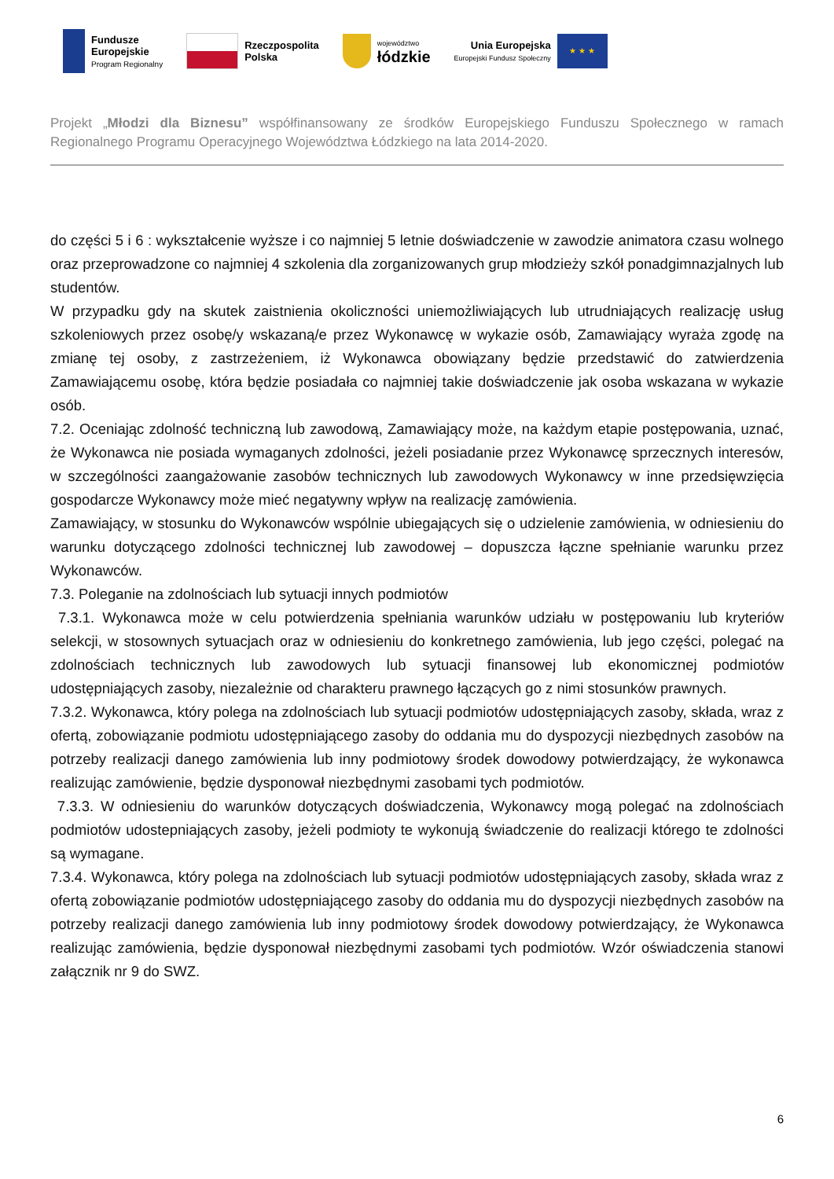Fundusze
Europejskie
Program Regionalny
Rzeczpospolita
Polska
województwo
łódzkie
Unia Europejska
Europejski Fundusz Społeczny
★ ★ ★
Projekt „Młodzi dla Biznesu” współfinansowany ze środków Europejskiego Funduszu Społecznego w ramach Regionalnego Programu Operacyjnego Województwa Łódzkiego na lata 2014-2020.
do części 5 i 6 : wykształcenie wyższe i co najmniej 5 letnie doświadczenie w zawodzie animatora czasu wolnego oraz przeprowadzone co najmniej 4 szkolenia dla zorganizowanych grup młodzieży szkół ponadgimnazjalnych lub studentów.
W przypadku gdy na skutek zaistnienia okoliczności uniemożliwiających lub utrudniających realizację usług szkoleniowych przez osobę/y wskazaną/e przez Wykonawcę w wykazie osób, Zamawiający wyraża zgodę na zmianę tej osoby, z zastrzeżeniem, iż Wykonawca obowiązany będzie przedstawić do zatwierdzenia Zamawiającemu osobę, która będzie posiadała co najmniej takie doświadczenie jak osoba wskazana w wykazie osób.
7.2. Oceniając zdolność techniczną lub zawodową, Zamawiający może, na każdym etapie postępowania, uznać, że Wykonawca nie posiada wymaganych zdolności, jeżeli posiadanie przez Wykonawcę sprzecznych interesów, w szczególności zaangażowanie zasobów technicznych lub zawodowych Wykonawcy w inne przedsięwzięcia gospodarcze Wykonawcy może mieć negatywny wpływ na realizację zamówienia.
Zamawiający, w stosunku do Wykonawców wspólnie ubiegających się o udzielenie zamówienia, w odniesieniu do warunku dotyczącego zdolności technicznej lub zawodowej – dopuszcza łączne spełnianie warunku przez Wykonawców.
7.3. Poleganie na zdolnościach lub sytuacji innych podmiotów
7.3.1. Wykonawca może w celu potwierdzenia spełniania warunków udziału w postępowaniu lub kryteriów selekcji, w stosownych sytuacjach oraz w odniesieniu do konkretnego zamówienia, lub jego części, polegać na zdolnościach technicznych lub zawodowych lub sytuacji finansowej lub ekonomicznej podmiotów udostępniających zasoby, niezależnie od charakteru prawnego łączących go z nimi stosunków prawnych.
7.3.2. Wykonawca, który polega na zdolnościach lub sytuacji podmiotów udostępniających zasoby, składa, wraz z ofertą, zobowiązanie podmiotu udostępniającego zasoby do oddania mu do dyspozycji niezbędnych zasobów na potrzeby realizacji danego zamówienia lub inny podmiotowy środek dowodowy potwierdzający, że wykonawca realizując zamówienie, będzie dysponował niezbędnymi zasobami tych podmiotów.
7.3.3. W odniesieniu do warunków dotyczących doświadczenia, Wykonawcy mogą polegać na zdolnościach podmiotów udostepniających zasoby, jeżeli podmioty te wykonują świadczenie do realizacji którego te zdolności są wymagane.
7.3.4. Wykonawca, który polega na zdolnościach lub sytuacji podmiotów udostępniających zasoby, składa wraz z ofertą zobowiązanie podmiotów udostępniającego zasoby do oddania mu do dyspozycji niezbędnych zasobów na potrzeby realizacji danego zamówienia lub inny podmiotowy środek dowodowy potwierdzający, że Wykonawca realizując zamówienia, będzie dysponował niezbędnymi zasobami tych podmiotów. Wzór oświadczenia stanowi załącznik nr 9 do SWZ.
6